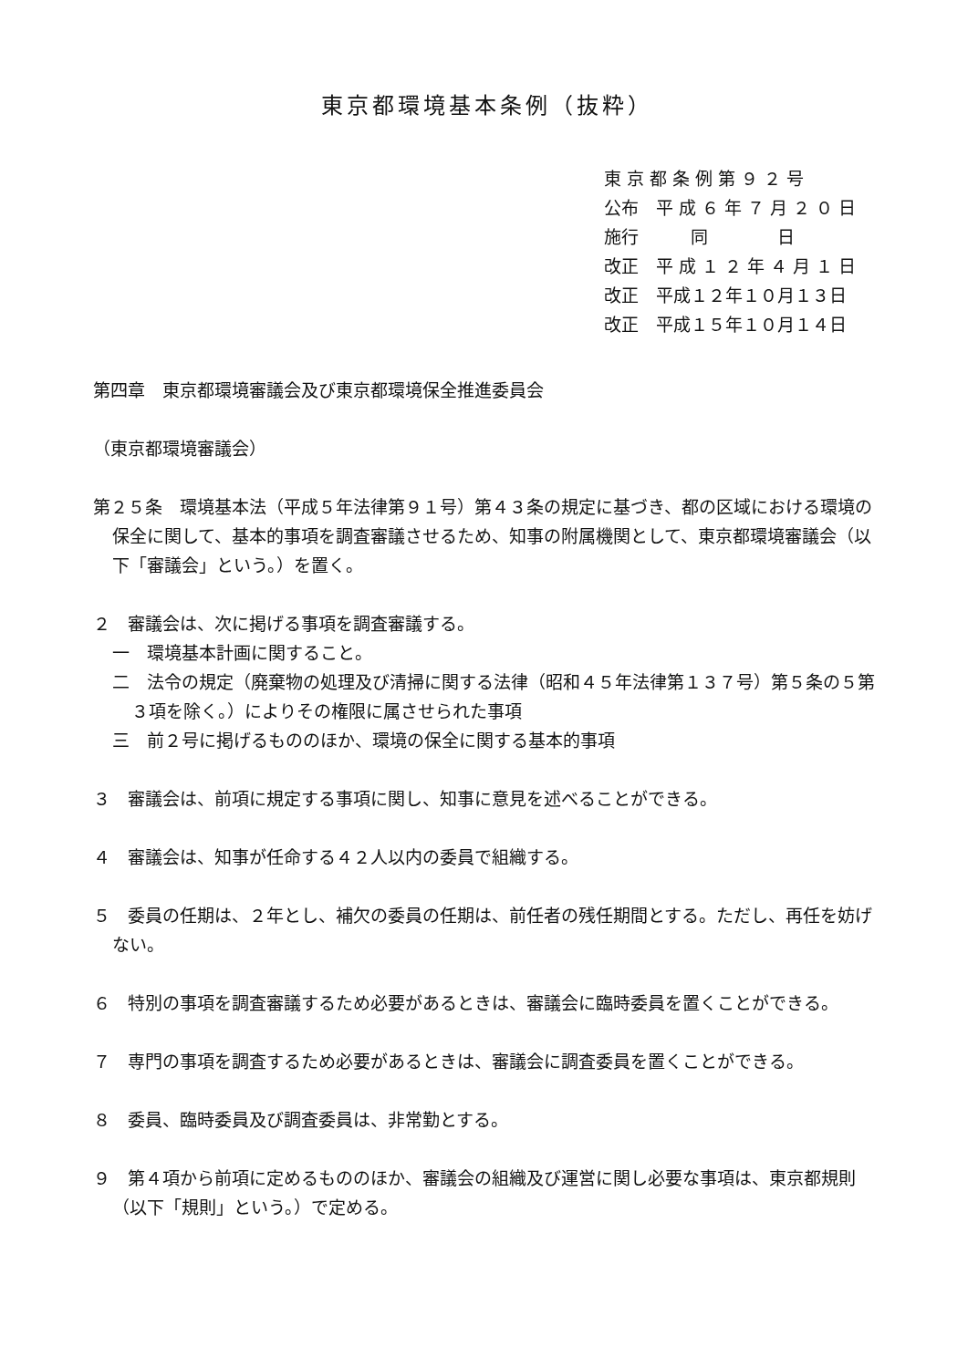東京都環境基本条例（抜粋）
東 京 都 条 例 第 ９ ２ 号
公布　平 成 ６ 年 ７ 月 ２ ０ 日
施行　　　同　　　　日
改正　平 成 １ ２ 年 ４ 月 １ 日
改正　平成１２年１０月１３日
改正　平成１５年１０月１４日
第四章　東京都環境審議会及び東京都環境保全推進委員会
（東京都環境審議会）
第２５条　環境基本法（平成５年法律第９１号）第４３条の規定に基づき、都の区域における環境の保全に関して、基本的事項を調査審議させるため、知事の附属機関として、東京都環境審議会（以下「審議会」という。）を置く。
２　審議会は、次に掲げる事項を調査審議する。
一　環境基本計画に関すること。
二　法令の規定（廃棄物の処理及び清掃に関する法律（昭和４５年法律第１３７号）第５条の５第３項を除く。）によりその権限に属させられた事項
三　前２号に掲げるもののほか、環境の保全に関する基本的事項
３　審議会は、前項に規定する事項に関し、知事に意見を述べることができる。
４　審議会は、知事が任命する４２人以内の委員で組織する。
５　委員の任期は、２年とし、補欠の委員の任期は、前任者の残任期間とする。ただし、再任を妨げない。
６　特別の事項を調査審議するため必要があるときは、審議会に臨時委員を置くことができる。
７　専門の事項を調査するため必要があるときは、審議会に調査委員を置くことができる。
８　委員、臨時委員及び調査委員は、非常勤とする。
９　第４項から前項に定めるもののほか、審議会の組織及び運営に関し必要な事項は、東京都規則（以下「規則」という。）で定める。